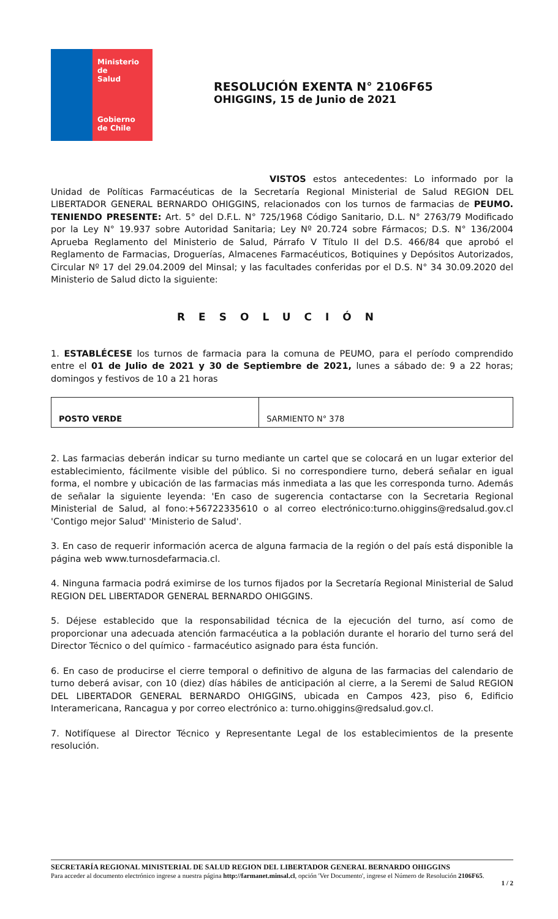Ministerio de
Salud
Gobierno de Chile
RESOLUCIÓN EXENTA N° 2106F65
OHIGGINS, 15 de Junio de 2021
VISTOS estos antecedentes: Lo informado por la Unidad de Políticas Farmacéuticas de la Secretaría Regional Ministerial de Salud REGION DEL LIBERTADOR GENERAL BERNARDO OHIGGINS, relacionados con los turnos de farmacias de PEUMO. TENIENDO PRESENTE: Art. 5° del D.F.L. N° 725/1968 Código Sanitario, D.L. N° 2763/79 Modificado por la Ley N° 19.937 sobre Autoridad Sanitaria; Ley Nº 20.724 sobre Fármacos; D.S. N° 136/2004 Aprueba Reglamento del Ministerio de Salud, Párrafo V Título II del D.S. 466/84 que aprobó el Reglamento de Farmacias, Droguerías, Almacenes Farmacéuticos, Botiquines y Depósitos Autorizados, Circular Nº 17 del 29.04.2009 del Minsal; y las facultades conferidas por el D.S. N° 34 30.09.2020 del Ministerio de Salud dicto la siguiente:
RESOLUCIÓN
1. ESTABLÉCESE los turnos de farmacia para la comuna de PEUMO, para el período comprendido entre el 01 de Julio de 2021 y 30 de Septiembre de 2021, lunes a sábado de: 9 a 22 horas; domingos y festivos de 10 a 21 horas
| POSTO VERDE | SARMIENTO N° 378 |
2. Las farmacias deberán indicar su turno mediante un cartel que se colocará en un lugar exterior del establecimiento, fácilmente visible del público. Si no correspondiere turno, deberá señalar en igual forma, el nombre y ubicación de las farmacias más inmediata a las que les corresponda turno. Además de señalar la siguiente leyenda: 'En caso de sugerencia contactarse con la Secretaria Regional Ministerial de Salud, al fono:+56722335610 o al correo electrónico:turno.ohiggins@redsalud.gov.cl 'Contigo mejor Salud' 'Ministerio de Salud'.
3. En caso de requerir información acerca de alguna farmacia de la región o del país está disponible la página web www.turnosdefarmacia.cl.
4. Ninguna farmacia podrá eximirse de los turnos fijados por la Secretaría Regional Ministerial de Salud REGION DEL LIBERTADOR GENERAL BERNARDO OHIGGINS.
5. Déjese establecido que la responsabilidad técnica de la ejecución del turno, así como de proporcionar una adecuada atención farmacéutica a la población durante el horario del turno será del Director Técnico o del químico - farmacéutico asignado para ésta función.
6. En caso de producirse el cierre temporal o definitivo de alguna de las farmacias del calendario de turno deberá avisar, con 10 (diez) días hábiles de anticipación al cierre, a la Seremi de Salud REGION DEL LIBERTADOR GENERAL BERNARDO OHIGGINS, ubicada en Campos 423, piso 6, Edificio Interamericana, Rancagua y por correo electrónico a: turno.ohiggins@redsalud.gov.cl.
7. Notifíquese al Director Técnico y Representante Legal de los establecimientos de la presente resolución.
SECRETARÍA REGIONAL MINISTERIAL DE SALUD REGION DEL LIBERTADOR GENERAL BERNARDO OHIGGINS
Para acceder al documento electrónico ingrese a nuestra página http://farmanet.minsal.cl, opción 'Ver Documento', ingrese el Número de Resolución 2106F65.
1 / 2